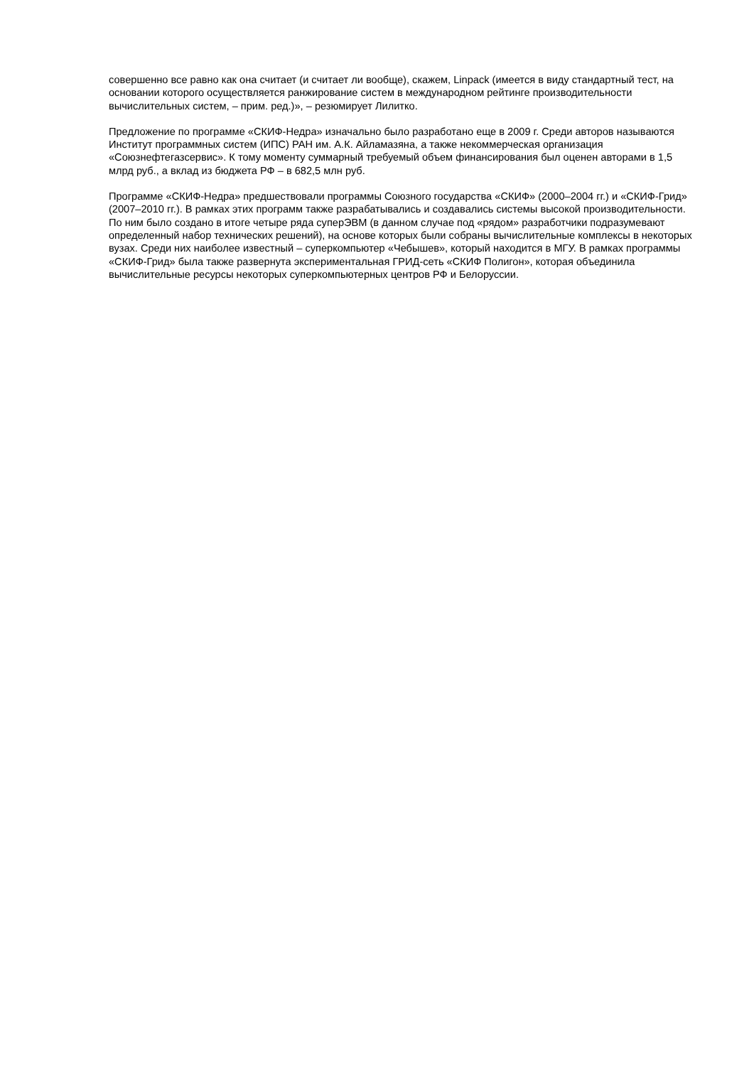совершенно все равно как она считает (и считает ли вообще), скажем, Linpack (имеется в виду стандартный тест, на основании которого осуществляется ранжирование систем в международном рейтинге производительности вычислительных систем, – прим. ред.)», – резюмирует Лилитко.
Предложение по программе «СКИФ-Недра» изначально было разработано еще в 2009 г. Среди авторов называются Институт программных систем (ИПС) РАН им. А.К. Айламазяна, а также некоммерческая организация «Союзнефтегазсервис». К тому моменту суммарный требуемый объем финансирования был оценен авторами в 1,5 млрд руб., а вклад из бюджета РФ – в 682,5 млн руб.
Программе «СКИФ-Недра» предшествовали программы Союзного государства «СКИФ» (2000–2004 гг.) и «СКИФ-Грид» (2007–2010 гг.). В рамках этих программ также разрабатывались и создавались системы высокой производительности. По ним было создано в итоге четыре ряда суперЭВМ (в данном случае под «рядом» разработчики подразумевают определенный набор технических решений), на основе которых были собраны вычислительные комплексы в некоторых вузах. Среди них наиболее известный – суперкомпьютер «Чебышев», который находится в МГУ. В рамках программы «СКИФ-Грид» была также развернута экспериментальная ГРИД-сеть «СКИФ Полигон», которая объединила вычислительные ресурсы некоторых суперкомпьютерных центров РФ и Белоруссии.